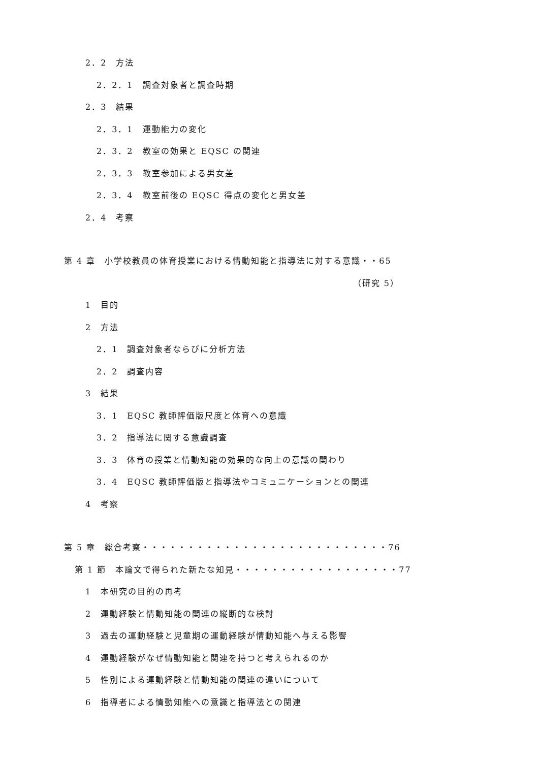2．2　方法
2．2．1　調査対象者と調査時期
2．3　結果
2．3．1　運動能力の変化
2．3．2　教室の効果と EQSC の関連
2．3．3　教室参加による男女差
2．3．4　教室前後の EQSC 得点の変化と男女差
2．4　考察
第 4 章　小学校教員の体育授業における情動知能と指導法に対する意識・・65
（研究 5）
1　目的
2　方法
2．1　調査対象者ならびに分析方法
2．2　調査内容
3　結果
3．1　EQSC 教師評価版尺度と体育への意識
3．2　指導法に関する意識調査
3．3　体育の授業と情動知能の効果的な向上の意識の関わり
3．4　EQSC 教師評価版と指導法やコミュニケーションとの関連
4　考察
第 5 章　総合考察・・・・・・・・・・・・・・・・・・・・・・・・・・・76
第 1 節　本論文で得られた新たな知見・・・・・・・・・・・・・・・・・・77
1　本研究の目的の再考
2　運動経験と情動知能の関連の縦断的な検討
3　過去の運動経験と児童期の運動経験が情動知能へ与える影響
4　運動経験がなぜ情動知能と関連を持つと考えられるのか
5　性別による運動経験と情動知能の関連の違いについて
6　指導者による情動知能への意識と指導法との関連